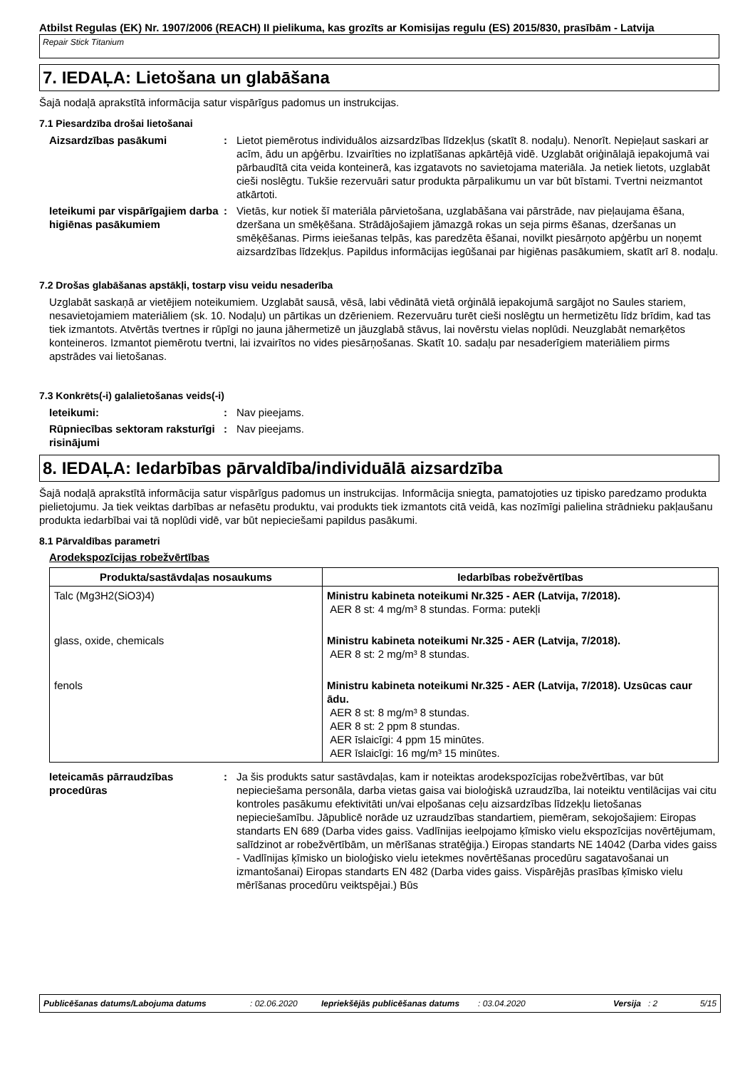Atbilst Regulas (EK) Nr. 1907/2006 (REACH) II pielikuma, kas grozīts ar Komisijas regulu (ES) 2015/830, prasībām - Latvija
Repair Stick Titanium
7. IEDAĻA: Lietošana un glabāšana
Šajā nodaļā aprakstītā informācija satur vispārīgus padomus un instrukcijas.
7.1 Piesardzība drošai lietošanai
Aizsardzības pasākumi : Lietot piemērotus individuālos aizsardzības līdzekļus (skatīt 8. nodaļu). Nenorīt. Nepieļaut saskari ar acīm, ādu un apģērbu. Izvairīties no izplatīšanas apkārtējā vidē. Uzglabāt oriģinālajā iepakojumā vai pārbaudītā cita veida konteinerā, kas izgatavots no savietojama materiāla. Ja netiek lietots, uzglabāt cieši noslēgtu. Tukšie rezervuāri satur produkta pārpalikumu un var būt bīstami. Tvertni neizmantot atkārtoti.
Ieteikumi par vispārīgajiem darba higiēnas pasākumiem
: Vietās, kur notiek šī materiāla pārvietošana, uzglabāšana vai pārstrāde, nav pieļaujama ēšana, dzeršana un smēķēšana. Strādājošajiem jāmazgā rokas un seja pirms ēšanas, dzeršanas un smēķēšanas. Pirms ieiešanas telpās, kas paredzēta ēšanai, novilkt piesārņoto apģērbu un noņemt aizsardzības līdzekļus. Papildus informācijas iegūšanai par higiēnas pasākumiem, skatīt arī 8. nodaļu.
7.2 Drošas glabāšanas apstākļi, tostarp visu veidu nesaderība
Uzglabāt saskaņā ar vietējiem noteikumiem. Uzglabāt sausā, vēsā, labi vēdinātā vietā orģinālā iepakojumā sargājot no Saules stariem, nesavietojamiem materiāliem (sk. 10. Nodaļu) un pārtikas un dzērieniem. Rezervuāru turēt cieši noslēgtu un hermetizētu līdz brīdim, kad tas tiek izmantots. Atvērtās tvertnes ir rūpīgi no jauna jāhermetizē un jāuzglabā stāvus, lai novērstu vielas noplūdi. Neuzglabāt nemarķētos konteineros. Izmantot piemērotu tvertni, lai izvairītos no vides piesārņošanas. Skatīt 10. sadaļu par nesaderīgiem materiāliem pirms apstrādes vai lietošanas.
7.3 Konkrēts(-i) galalietošanas veids(-i)
Ieteikumi: : Nav pieejams.
Rūpniecības sektoram raksturīgi risinājumi
: Nav pieejams.
8. IEDAĻA: Iedarbības pārvaldība/individuālā aizsardzība
Šajā nodaļā aprakstītā informācija satur vispārīgus padomus un instrukcijas. Informācija sniegta, pamatojoties uz tipisko paredzamo produkta pielietojumu. Ja tiek veiktas darbības ar nefasētu produktu, vai produkts tiek izmantots citā veidā, kas nozīmīgi palielina strādnieku pakļaušanu produkta iedarbībai vai tā noplūdi vidē, var būt nepieciešami papildus pasākumi.
8.1 Pārvaldības parametri
Arodekspozīcijas robežvērtības
| Produkta/sastāvdaļas nosaukums | Iedarbības robežvērtības |
| --- | --- |
| Talc (Mg3H2(SiO3)4) | Ministru kabineta noteikumi Nr.325 - AER (Latvija, 7/2018). AER 8 st: 4 mg/m³ 8 stundas. Forma: putekļi |
| glass, oxide, chemicals | Ministru kabineta noteikumi Nr.325 - AER (Latvija, 7/2018). AER 8 st: 2 mg/m³ 8 stundas. |
| fenols | Ministru kabineta noteikumi Nr.325 - AER (Latvija, 7/2018). Uzsūcas caur ādu. AER 8 st: 8 mg/m³ 8 stundas. AER 8 st: 2 ppm 8 stundas. AER īslaicīgi: 4 ppm 15 minūtes. AER īslaicīgi: 16 mg/m³ 15 minūtes. |
Ieteicamās pārraudzības procedūras
: Ja šis produkts satur sastāvdaļas, kam ir noteiktas arodekspozīcijas robežvērtības, var būt nepieciešama personāla, darba vietas gaisa vai bioloģiskā uzraudzība, lai noteiktu ventilācijas vai citu kontroles pasākumu efektivitāti un/vai elpošanas ceļu aizsardzības līdzekļu lietošanas nepieciešamību. Jāpublicē norāde uz uzraudzības standartiem, piemēram, sekojošajiem: Eiropas standarts EN 689 (Darba vides gaiss. Vadlīnijas ieelpojamo ķīmisko vielu ekspozīcijas novērtējumam, salīdzinot ar robežvērtībām, un mērīšanas stratēģija.) Eiropas standarts NE 14042 (Darba vides gaiss - Vadlīnijas ķīmisko un bioloģisko vielu ietekmes novērtēšanas procedūru sagatavošanai un izmantošanai) Eiropas standarts EN 482 (Darba vides gaiss. Vispārējās prasības ķīmisko vielu mērīšanas procedūru veiktspējai.) Būs
Publicēšanas datums/Labojuma datums: 02.06.2020 Iepriekšējās publicēšanas datums: 03.04.2020 Versija: 2 5/15